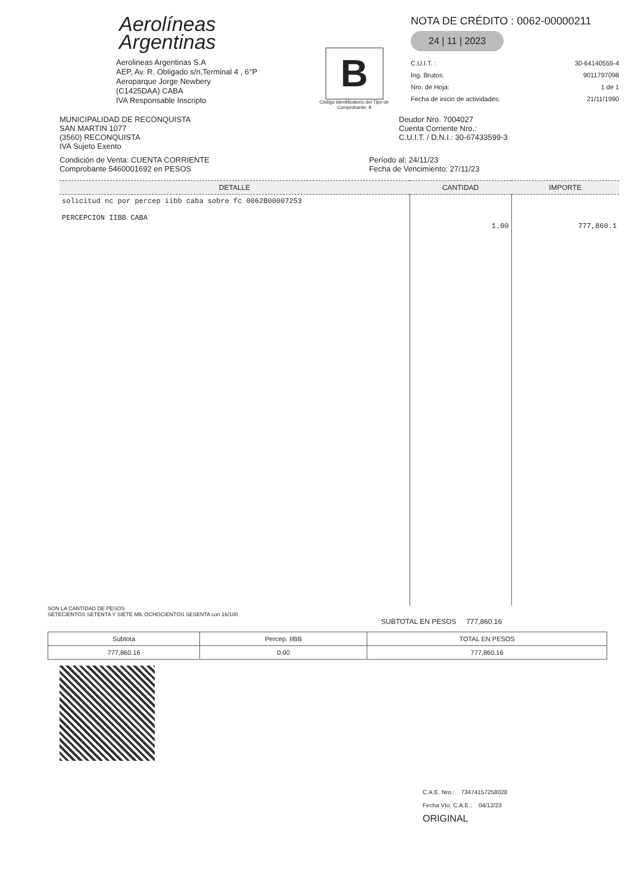Aerolíneas
Argentinas
Aerolineas Argentinas S.A
AEP, Av. R. Obligado s/n,Terminal 4 , 6°P
Aeroparque Jorge Newbery
(C1425DAA) CABA
IVA Responsable Inscripto
B
Código Identificatorio del Tipo de Comprobante: 8
NOTA DE CRÉDITO : 0062-00000211
24 | 11 | 2023
C.U.I.T. : 30-64140555-4
Ing. Brutos: 9011797098
Nro. de Hoja: 1 de 1
Fecha de inicio de actividades: 21/11/1990
MUNICIPALIDAD DE RECONQUISTA
SAN MARTIN 1077
(3560) RECONQUISTA
IVA Sujeto Exento
Deudor Nro. 7004027
Cuenta Corriente Nro.:
C.U.I.T. / D.N.I.: 30-67433599-3
Condición de Venta: CUENTA CORRIENTE
Comprobante 5460001692 en PESOS
Período al: 24/11/23
Fecha de Vencimiento: 27/11/23
| DETALLE | CANTIDAD | IMPORTE |
| --- | --- | --- |
| solicitud nc por percep iibb caba sobre fc 0062B00007253 PERCEPCION IIBB CABA | 1.00 | 777,860.1 |
SON LA CANTIDAD DE PESOS
SETECIENTOS SETENTA Y SIETE MIL OCHOCIENTOS SESENTA con 16/100
SUBTOTAL EN PESOS 777,860.16
| Subtota | Percep. IIBB | TOTAL EN PESOS |
| 777,860.16 | 0.00 | 777,860.16 |
C.A.E. Nro.: 73474157258028
Fecha Vto. C.A.E.: 04/12/23
ORIGINAL